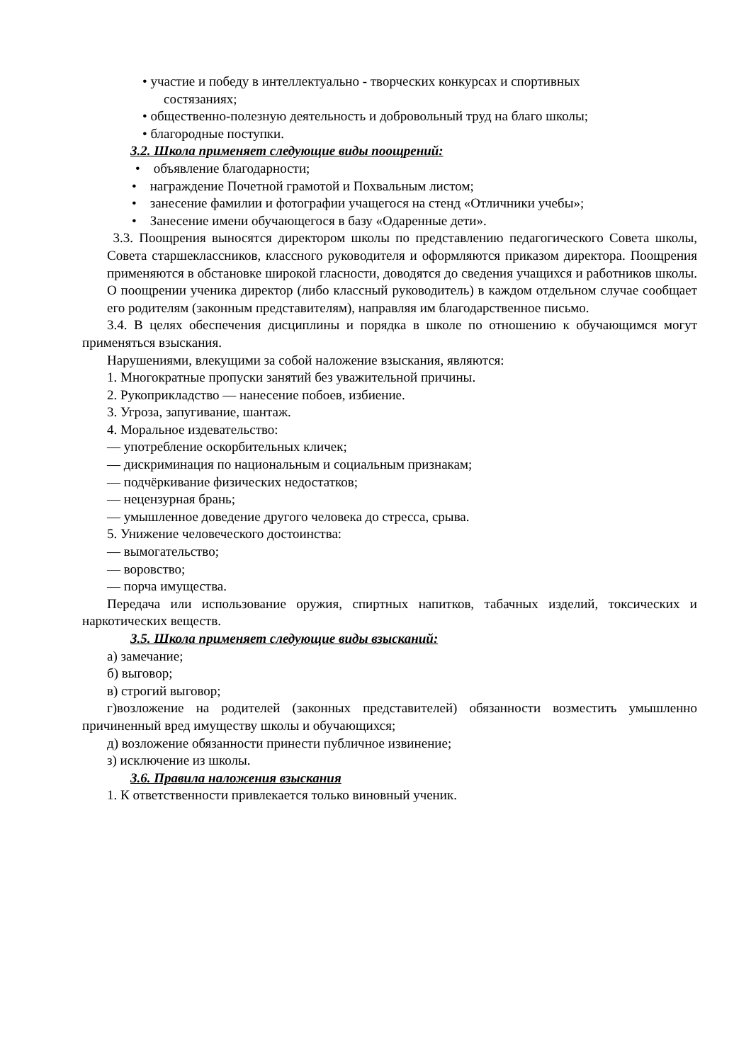• участие и победу в интеллектуально - творческих конкурсах и спортивных
состязаниях;
• общественно-полезную деятельность и добровольный труд на благо школы;
• благородные поступки.
3.2. Школа применяет следующие виды поощрений:
• объявление благодарности;
• награждение Почетной грамотой и Похвальным листом;
• занесение фамилии и фотографии учащегося на стенд «Отличники учебы»;
• Занесение имени обучающегося в базу «Одаренные дети».
3.3. Поощрения выносятся директором школы по представлению педагогического Совета школы, Совета старшеклассников, классного руководителя и оформляются приказом директора. Поощрения применяются в обстановке широкой гласности, доводятся до сведения учащихся и работников школы. О поощрении ученика директор (либо классный руководитель) в каждом отдельном случае сообщает его родителям (законным представителям), направляя им благодарственное письмо.
3.4. В целях обеспечения дисциплины и порядка в школе по отношению к обучающимся могут применяться взыскания.
Нарушениями, влекущими за собой наложение взыскания, являются:
1. Многократные пропуски занятий без уважительной причины.
2. Рукоприкладство — нанесение побоев, избиение.
3. Угроза, запугивание, шантаж.
4. Моральное издевательство:
— употребление оскорбительных кличек;
— дискриминация по национальным и социальным признакам;
— подчёркивание физических недостатков;
— нецензурная брань;
— умышленное доведение другого человека до стресса, срыва.
5. Унижение человеческого достоинства:
— вымогательство;
— воровство;
— порча имущества.
Передача или использование оружия, спиртных напитков, табачных изделий, токсических и наркотических веществ.
3.5. Школа применяет следующие виды взысканий:
а) замечание;
б) выговор;
в) строгий выговор;
г)возложение на родителей (законных представителей) обязанности возместить умышленно причиненный вред имуществу школы и обучающихся;
д) возложение обязанности принести публичное извинение;
з) исключение из школы.
3.6. Правила наложения взыскания
1. К ответственности привлекается только виновный ученик.